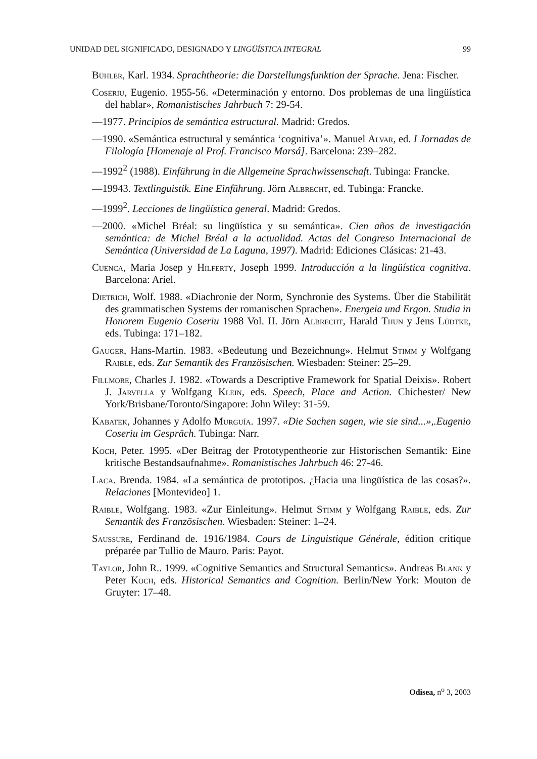UNIDAD DEL SIGNIFICADO, DESIGNADO Y LINGÜÍSTICA INTEGRAL 99
Bühler, Karl. 1934. Sprachtheorie: die Darstellungsfunktion der Sprache. Jena: Fischer.
Coseriu, Eugenio. 1955-56. «Determinación y entorno. Dos problemas de una lingüística del hablar», Romanistisches Jahrbuch 7: 29-54.
—1977. Principios de semántica estructural. Madrid: Gredos.
—1990. «Semántica estructural y semántica ‘cognitiva’». Manuel Alvar, ed. I Jornadas de Filología [Homenaje al Prof. Francisco Marsá]. Barcelona: 239–282.
—1992<sup>2</sup> (1988). Einführung in die Allgemeine Sprachwissenschaft. Tubinga: Francke.
—19943. Textlinguistik. Eine Einführung. Jörn Albrecht, ed. Tubinga: Francke.
—1999<sup>2</sup>. Lecciones de lingüística general. Madrid: Gredos.
—2000. «Michel Bréal: su lingüística y su semántica». Cien años de investigación semántica: de Michel Bréal a la actualidad. Actas del Congreso Internacional de Semántica (Universidad de La Laguna, 1997). Madrid: Ediciones Clásicas: 21-43.
Cuenca, Maria Josep y Hilferty, Joseph 1999. Introducción a la lingüística cognitiva. Barcelona: Ariel.
Dietrich, Wolf. 1988. «Diachronie der Norm, Synchronie des Systems. Über die Stabilität des grammatischen Systems der romanischen Sprachen». Energeia und Ergon. Studia in Honorem Eugenio Coseriu 1988 Vol. II. Jörn Albrecht, Harald Thun y Jens Lüdtke, eds. Tubinga: 171–182.
Gauger, Hans-Martin. 1983. «Bedeutung und Bezeichnung». Helmut Stimm y Wolfgang Raible, eds. Zur Semantik des Französischen. Wiesbaden: Steiner: 25–29.
Fillmore, Charles J. 1982. «Towards a Descriptive Framework for Spatial Deixis». Robert J. Jarvella y Wolfgang Klein, eds. Speech, Place and Action. Chichester/ New York/Brisbane/Toronto/Singapore: John Wiley: 31-59.
Kabatek, Johannes y Adolfo Murguía. 1997. «Die Sachen sagen, wie sie sind...»,.Eugenio Coseriu im Gespräch. Tubinga: Narr.
Koch, Peter. 1995. «Der Beitrag der Prototypentheorie zur Historischen Semantik: Eine kritische Bestandsaufnahme». Romanistisches Jahrbuch 46: 27-46.
Laca. Brenda. 1984. «La semántica de prototipos. ¿Hacia una lingüística de las cosas?». Relaciones [Montevideo] 1.
Raible, Wolfgang. 1983. «Zur Einleitung». Helmut Stimm y Wolfgang Raible, eds. Zur Semantik des Französischen. Wiesbaden: Steiner: 1–24.
Saussure, Ferdinand de. 1916/1984. Cours de Linguistique Générale, édition critique préparée par Tullio de Mauro. Paris: Payot.
Taylor, John R.. 1999. «Cognitive Semantics and Structural Semantics». Andreas Blank y Peter Koch, eds. Historical Semantics and Cognition. Berlin/New York: Mouton de Gruyter: 17–48.
Odisea, n<sup>o</sup> 3, 2003